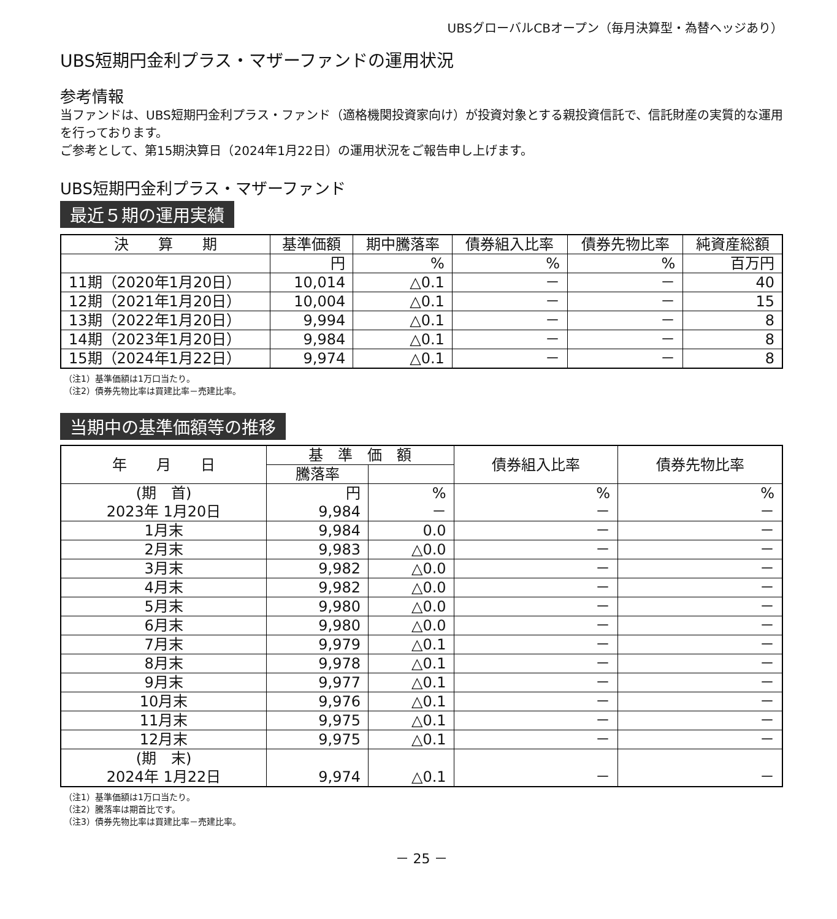UBSグローバルCBオープン（毎月決算型・為替ヘッジあり）
UBS短期円金利プラス・マザーファンドの運用状況
参考情報
当ファンドは、UBS短期円金利プラス・ファンド（適格機関投資家向け）が投資対象とする親投資信託で、信託財産の実質的な運用を行っております。
ご参考として、第15期決算日（2024年1月22日）の運用状況をご報告申し上げます。
UBS短期円金利プラス・マザーファンド
最近５期の運用実績
| 決 算 期 | 基準価額 | 期中騰落率 | 債券組入比率 | 債券先物比率 | 純資産総額 |
| --- | --- | --- | --- | --- | --- |
| | 円 | % | % | % | 百万円 |
| 11期（2020年1月20日） | 10,014 | △0.1 | － | － | 40 |
| 12期（2021年1月20日） | 10,004 | △0.1 | － | － | 15 |
| 13期（2022年1月20日） | 9,994 | △0.1 | － | － | 8 |
| 14期（2023年1月20日） | 9,984 | △0.1 | － | － | 8 |
| 15期（2024年1月22日） | 9,974 | △0.1 | － | － | 8 |
（注1）基準価額は1万口当たり。
（注2）債券先物比率は買建比率－売建比率。
当期中の基準価額等の推移
| 年 月 日 | 基 準 価 額 | | 債券組入比率 | 債券先物比率 |
| --- | --- | --- | --- | --- |
| | 騰落率 | | | |
| (期 首) 2023年 1月20日 | 円 9,984 | % － | % － | % － |
| 1月末 | 9,984 | 0.0 | － | － |
| 2月末 | 9,983 | △0.0 | － | － |
| 3月末 | 9,982 | △0.0 | － | － |
| 4月末 | 9,982 | △0.0 | － | － |
| 5月末 | 9,980 | △0.0 | － | － |
| 6月末 | 9,980 | △0.0 | － | － |
| 7月末 | 9,979 | △0.1 | － | － |
| 8月末 | 9,978 | △0.1 | － | － |
| 9月末 | 9,977 | △0.1 | － | － |
| 10月末 | 9,976 | △0.1 | － | － |
| 11月末 | 9,975 | △0.1 | － | － |
| 12月末 | 9,975 | △0.1 | － | － |
| (期 末) 2024年 1月22日 | 9,974 | △0.1 | － | － |
（注1）基準価額は1万口当たり。
（注2）騰落率は期首比です。
（注3）債券先物比率は買建比率－売建比率。
－ 25 －